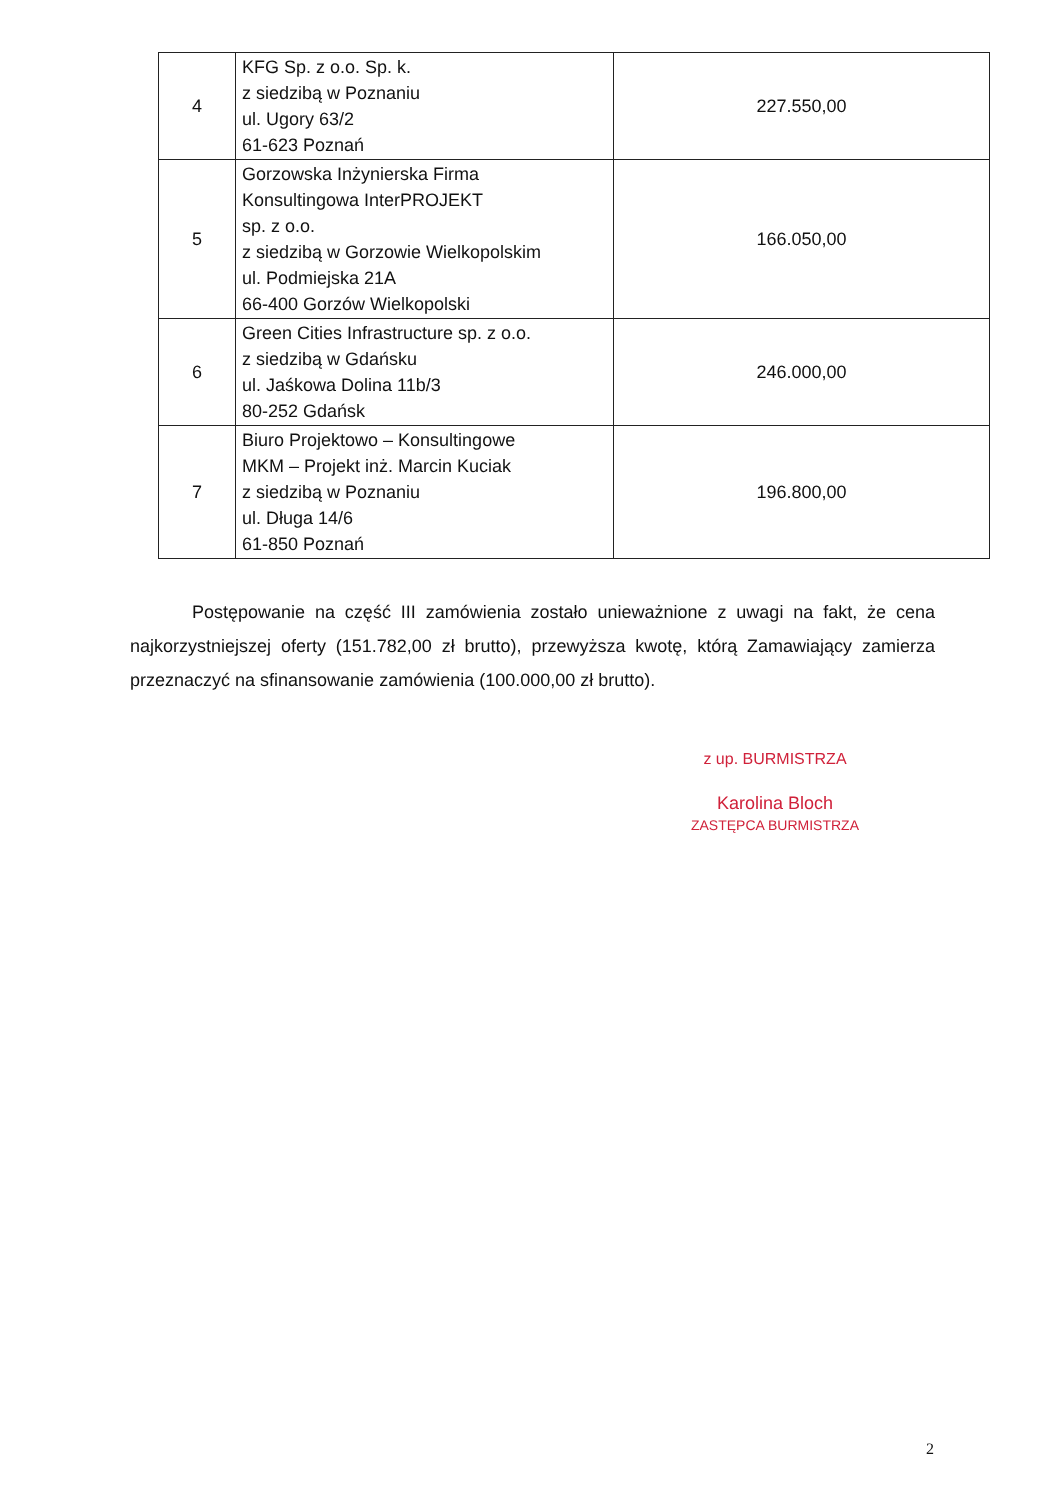| 4 | KFG Sp. z o.o. Sp. k. z siedzibą w Poznaniu ul. Ugory 63/2 61-623 Poznań | 227.550,00 |
| 5 | Gorzowska Inżynierska Firma Konsultingowa InterPROJEKT sp. z o.o. z siedzibą w Gorzowie Wielkopolskim ul. Podmiejska 21A 66-400 Gorzów Wielkopolski | 166.050,00 |
| 6 | Green Cities Infrastructure sp. z o.o. z siedzibą w Gdańsku ul. Jaśkowa Dolina 11b/3 80-252 Gdańsk | 246.000,00 |
| 7 | Biuro Projektowo – Konsultingowe MKM – Projekt inż. Marcin Kuciak z siedzibą w Poznaniu ul. Długa 14/6 61-850 Poznań | 196.800,00 |
Postępowanie na część III zamówienia zostało unieważnione z uwagi na fakt, że cena najkorzystniejszej oferty (151.782,00 zł brutto), przewyższa kwotę, którą Zamawiający zamierza przeznaczyć na sfinansowanie zamówienia (100.000,00 zł brutto).
z up. BURMISTRZA
Karolina Bloch
ZASTĘPCA BURMISTRZA
2